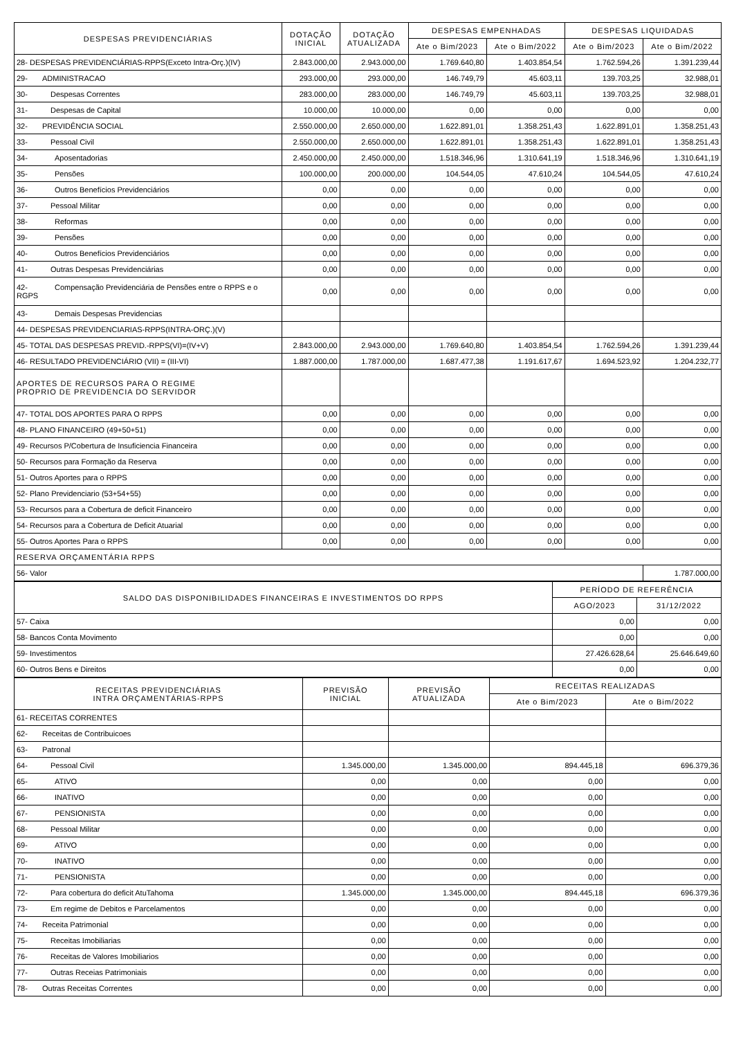| DESPESAS PREVIDENCIÁRIAS | DOTAÇÃO INICIAL | DOTAÇÃO ATUALIZADA | DESPESAS EMPENHADAS | | DESPESAS LIQUIDADAS | |
| --- | --- | --- | --- | --- | --- | --- |
| | | | Ate o Bim/2023 | Ate o Bim/2022 | Ate o Bim/2023 | Ate o Bim/2022 |
| 28- DESPESAS PREVIDENCIÁRIAS-RPPS(Exceto Intra-Orç.)(IV) | 2.843.000,00 | 2.943.000,00 | 1.769.640,80 | 1.403.854,54 | 1.762.594,26 | 1.391.239,44 |
| 29- ADMINISTRACAO | 293.000,00 | 293.000,00 | 146.749,79 | 45.603,11 | 139.703,25 | 32.988,01 |
| 30- Despesas Correntes | 283.000,00 | 283.000,00 | 146.749,79 | 45.603,11 | 139.703,25 | 32.988,01 |
| 31- Despesas de Capital | 10.000,00 | 10.000,00 | 0,00 | 0,00 | 0,00 | 0,00 |
| 32- PREVIDÊNCIA SOCIAL | 2.550.000,00 | 2.650.000,00 | 1.622.891,01 | 1.358.251,43 | 1.622.891,01 | 1.358.251,43 |
| 33- Pessoal Civil | 2.550.000,00 | 2.650.000,00 | 1.622.891,01 | 1.358.251,43 | 1.622.891,01 | 1.358.251,43 |
| 34- Aposentadorias | 2.450.000,00 | 2.450.000,00 | 1.518.346,96 | 1.310.641,19 | 1.518.346,96 | 1.310.641,19 |
| 35- Pensões | 100.000,00 | 200.000,00 | 104.544,05 | 47.610,24 | 104.544,05 | 47.610,24 |
| 36- Outros Benefícios Previdenciários | 0,00 | 0,00 | 0,00 | 0,00 | 0,00 | 0,00 |
| 37- Pessoal Militar | 0,00 | 0,00 | 0,00 | 0,00 | 0,00 | 0,00 |
| 38- Reformas | 0,00 | 0,00 | 0,00 | 0,00 | 0,00 | 0,00 |
| 39- Pensões | 0,00 | 0,00 | 0,00 | 0,00 | 0,00 | 0,00 |
| 40- Outros Benefícios Previdenciários | 0,00 | 0,00 | 0,00 | 0,00 | 0,00 | 0,00 |
| 41- Outras Despesas Previdenciárias | 0,00 | 0,00 | 0,00 | 0,00 | 0,00 | 0,00 |
| 42- Compensação Previdenciária de Pensões entre o RPPS e o RGPS | 0,00 | 0,00 | 0,00 | 0,00 | 0,00 | 0,00 |
| 43- Demais Despesas Previdencias | | | | | | |
| 44- DESPESAS PREVIDENCIARIAS-RPPS(INTRA-ORÇ.)(V) | | | | | | |
| 45- TOTAL DAS DESPESAS PREVID.-RPPS(VI)=(IV+V) | 2.843.000,00 | 2.943.000,00 | 1.769.640,80 | 1.403.854,54 | 1.762.594,26 | 1.391.239,44 |
| 46- RESULTADO PREVIDENCIÁRIO (VII) = (III-VI) | 1.887.000,00 | 1.787.000,00 | 1.687.477,38 | 1.191.617,67 | 1.694.523,92 | 1.204.232,77 |
| APORTES DE RECURSOS PARA O REGIME PROPRIO DE PREVIDENCIA DO SERVIDOR | | | | | | |
| 47- TOTAL DOS APORTES PARA O RPPS | 0,00 | 0,00 | 0,00 | 0,00 | 0,00 | 0,00 |
| 48- PLANO FINANCEIRO (49+50+51) | 0,00 | 0,00 | 0,00 | 0,00 | 0,00 | 0,00 |
| 49- Recursos P/Cobertura de Insuficiencia Financeira | 0,00 | 0,00 | 0,00 | 0,00 | 0,00 | 0,00 |
| 50- Recursos para Formação da Reserva | 0,00 | 0,00 | 0,00 | 0,00 | 0,00 | 0,00 |
| 51- Outros Aportes para o RPPS | 0,00 | 0,00 | 0,00 | 0,00 | 0,00 | 0,00 |
| 52- Plano Previdenciario (53+54+55) | 0,00 | 0,00 | 0,00 | 0,00 | 0,00 | 0,00 |
| 53- Recursos para a Cobertura de deficit Financeiro | 0,00 | 0,00 | 0,00 | 0,00 | 0,00 | 0,00 |
| 54- Recursos para a Cobertura de Deficit Atuarial | 0,00 | 0,00 | 0,00 | 0,00 | 0,00 | 0,00 |
| 55- Outros Aportes Para o RPPS | 0,00 | 0,00 | 0,00 | 0,00 | 0,00 | 0,00 |
| RESERVA ORÇAMENTÁRIA RPPS | | | | | | |
| 56- Valor | | | | | | 1.787.000,00 |
| SALDO DAS DISPONIBILIDADES FINANCEIRAS E INVESTIMENTOS DO RPPS | PERÍODO DE REFERÊNCIA | |
| --- | --- | --- |
| | AGO/2023 | 31/12/2022 |
| 57- Caixa | 0,00 | 0,00 |
| 58- Bancos Conta Movimento | 0,00 | 0,00 |
| 59- Investimentos | 27.426.628,64 | 25.646.649,60 |
| 60- Outros Bens e Direitos | 0,00 | 0,00 |
| RECEITAS PREVIDENCIÁRIAS INTRA ORÇAMENTÁRIAS-RPPS | PREVISÃO INICIAL | PREVISÃO ATUALIZADA | RECEITAS REALIZADAS | |
| --- | --- | --- | --- | --- |
| | | | Ate o Bim/2023 | Ate o Bim/2022 |
| 61- RECEITAS CORRENTES | | | | |
| 62- Receitas de Contribuicoes | | | | |
| 63- Patronal | | | | |
| 64- Pessoal Civil | 1.345.000,00 | 1.345.000,00 | 894.445,18 | 696.379,36 |
| 65- ATIVO | 0,00 | 0,00 | 0,00 | 0,00 |
| 66- INATIVO | 0,00 | 0,00 | 0,00 | 0,00 |
| 67- PENSIONISTA | 0,00 | 0,00 | 0,00 | 0,00 |
| 68- Pessoal Militar | 0,00 | 0,00 | 0,00 | 0,00 |
| 69- ATIVO | 0,00 | 0,00 | 0,00 | 0,00 |
| 70- INATIVO | 0,00 | 0,00 | 0,00 | 0,00 |
| 71- PENSIONISTA | 0,00 | 0,00 | 0,00 | 0,00 |
| 72- Para cobertura do deficit AtuTahoma | 1.345.000,00 | 1.345.000,00 | 894.445,18 | 696.379,36 |
| 73- Em regime de Debitos e Parcelamentos | 0,00 | 0,00 | 0,00 | 0,00 |
| 74- Receita Patrimonial | 0,00 | 0,00 | 0,00 | 0,00 |
| 75- Receitas Imobiliarias | 0,00 | 0,00 | 0,00 | 0,00 |
| 76- Receitas de Valores Imobiliarios | 0,00 | 0,00 | 0,00 | 0,00 |
| 77- Outras Receias Patrimoniais | 0,00 | 0,00 | 0,00 | 0,00 |
| 78- Outras Receitas Correntes | 0,00 | 0,00 | 0,00 | 0,00 |